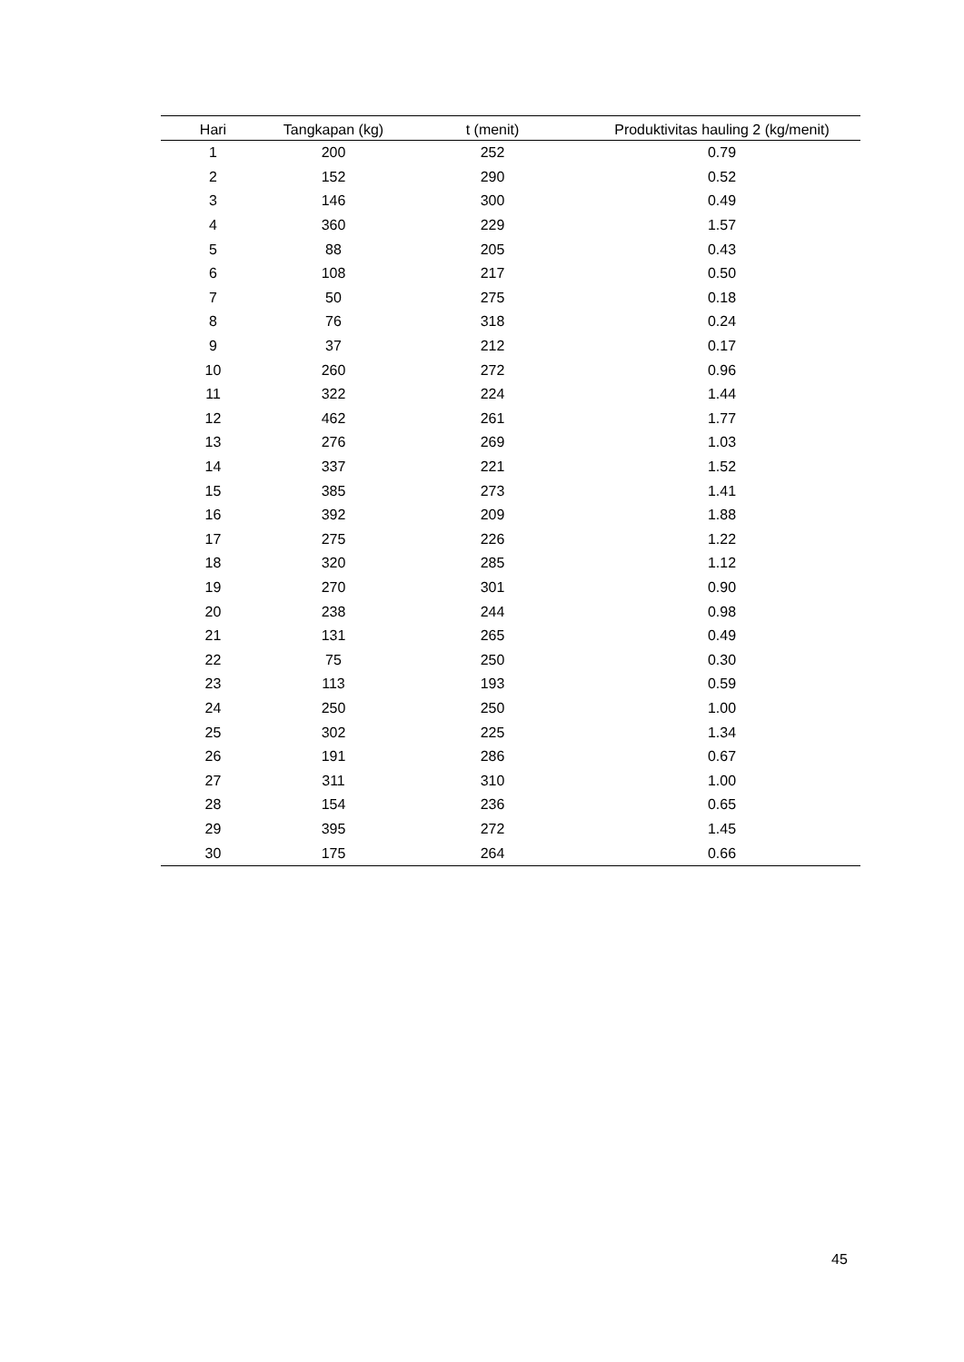| Hari | Tangkapan (kg) | t (menit) | Produktivitas hauling 2 (kg/menit) |
| --- | --- | --- | --- |
| 1 | 200 | 252 | 0.79 |
| 2 | 152 | 290 | 0.52 |
| 3 | 146 | 300 | 0.49 |
| 4 | 360 | 229 | 1.57 |
| 5 | 88 | 205 | 0.43 |
| 6 | 108 | 217 | 0.50 |
| 7 | 50 | 275 | 0.18 |
| 8 | 76 | 318 | 0.24 |
| 9 | 37 | 212 | 0.17 |
| 10 | 260 | 272 | 0.96 |
| 11 | 322 | 224 | 1.44 |
| 12 | 462 | 261 | 1.77 |
| 13 | 276 | 269 | 1.03 |
| 14 | 337 | 221 | 1.52 |
| 15 | 385 | 273 | 1.41 |
| 16 | 392 | 209 | 1.88 |
| 17 | 275 | 226 | 1.22 |
| 18 | 320 | 285 | 1.12 |
| 19 | 270 | 301 | 0.90 |
| 20 | 238 | 244 | 0.98 |
| 21 | 131 | 265 | 0.49 |
| 22 | 75 | 250 | 0.30 |
| 23 | 113 | 193 | 0.59 |
| 24 | 250 | 250 | 1.00 |
| 25 | 302 | 225 | 1.34 |
| 26 | 191 | 286 | 0.67 |
| 27 | 311 | 310 | 1.00 |
| 28 | 154 | 236 | 0.65 |
| 29 | 395 | 272 | 1.45 |
| 30 | 175 | 264 | 0.66 |
45